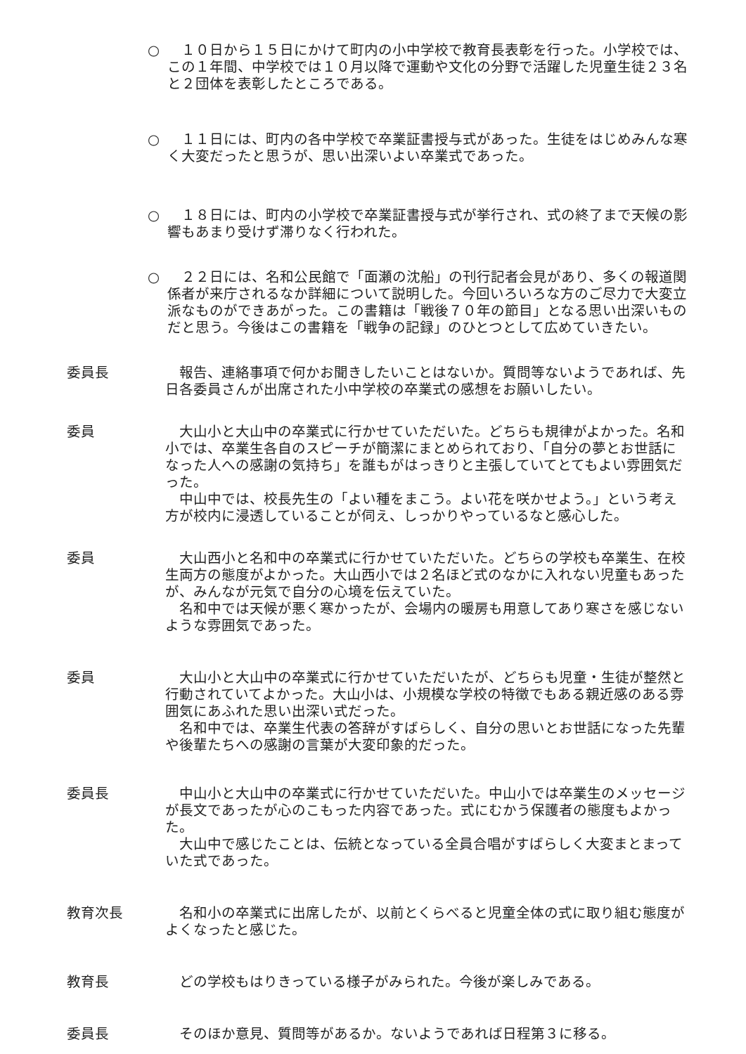○ 　１０日から１５日にかけて町内の小中学校で教育長表彰を行った。小学校では、この１年間、中学校では１０月以降で運動や文化の分野で活躍した児童生徒２３名と２団体を表彰したところである。
○ 　１１日には、町内の各中学校で卒業証書授与式があった。生徒をはじめみんな寒く大変だったと思うが、思い出深いよい卒業式であった。
○ 　１８日には、町内の小学校で卒業証書授与式が挙行され、式の終了まで天候の影響もあまり受けず滞りなく行われた。
○ 　２２日には、名和公民館で「面瀬の沈船」の刊行記者会見があり、多くの報道関係者が来庁されるなか詳細について説明した。今回いろいろな方のご尽力で大変立派なものができあがった。この書籍は「戦後７０年の節目」となる思い出深いものだと思う。今後はこの書籍を「戦争の記録」のひとつとして広めていきたい。
委員長 報告、連絡事項で何かお聞きしたいことはないか。質問等ないようであれば、先日各委員さんが出席された小中学校の卒業式の感想をお願いしたい。
委員 大山小と大山中の卒業式に行かせていただいた。どちらも規律がよかった。名和小では、卒業生各自のスピーチが簡潔にまとめられており、「自分の夢とお世話になった人への感謝の気持ち」を誰もがはっきりと主張していてとてもよい雰囲気だった。
中山中では、校長先生の「よい種をまこう。よい花を咲かせよう。」という考え方が校内に浸透していることが伺え、しっかりやっているなと感心した。
委員 大山西小と名和中の卒業式に行かせていただいた。どちらの学校も卒業生、在校生両方の態度がよかった。大山西小では２名ほど式のなかに入れない児童もあったが、みんなが元気で自分の心境を伝えていた。
名和中では天候が悪く寒かったが、会場内の暖房も用意してあり寒さを感じないような雰囲気であった。
委員 大山小と大山中の卒業式に行かせていただいたが、どちらも児童・生徒が整然と行動されていてよかった。大山小は、小規模な学校の特徴でもある親近感のある雰囲気にあふれた思い出深い式だった。
名和中では、卒業生代表の答辞がすばらしく、自分の思いとお世話になった先輩や後輩たちへの感謝の言葉が大変印象的だった。
委員長 中山小と大山中の卒業式に行かせていただいた。中山小では卒業生のメッセージが長文であったが心のこもった内容であった。式にむかう保護者の態度もよかった。
大山中で感じたことは、伝統となっている全員合唱がすばらしく大変まとまっていた式であった。
教育次長 名和小の卒業式に出席したが、以前とくらべると児童全体の式に取り組む態度がよくなったと感じた。
教育長 どの学校もはりきっている様子がみられた。今後が楽しみである。
委員長 そのほか意見、質問等があるか。ないようであれば日程第３に移る。